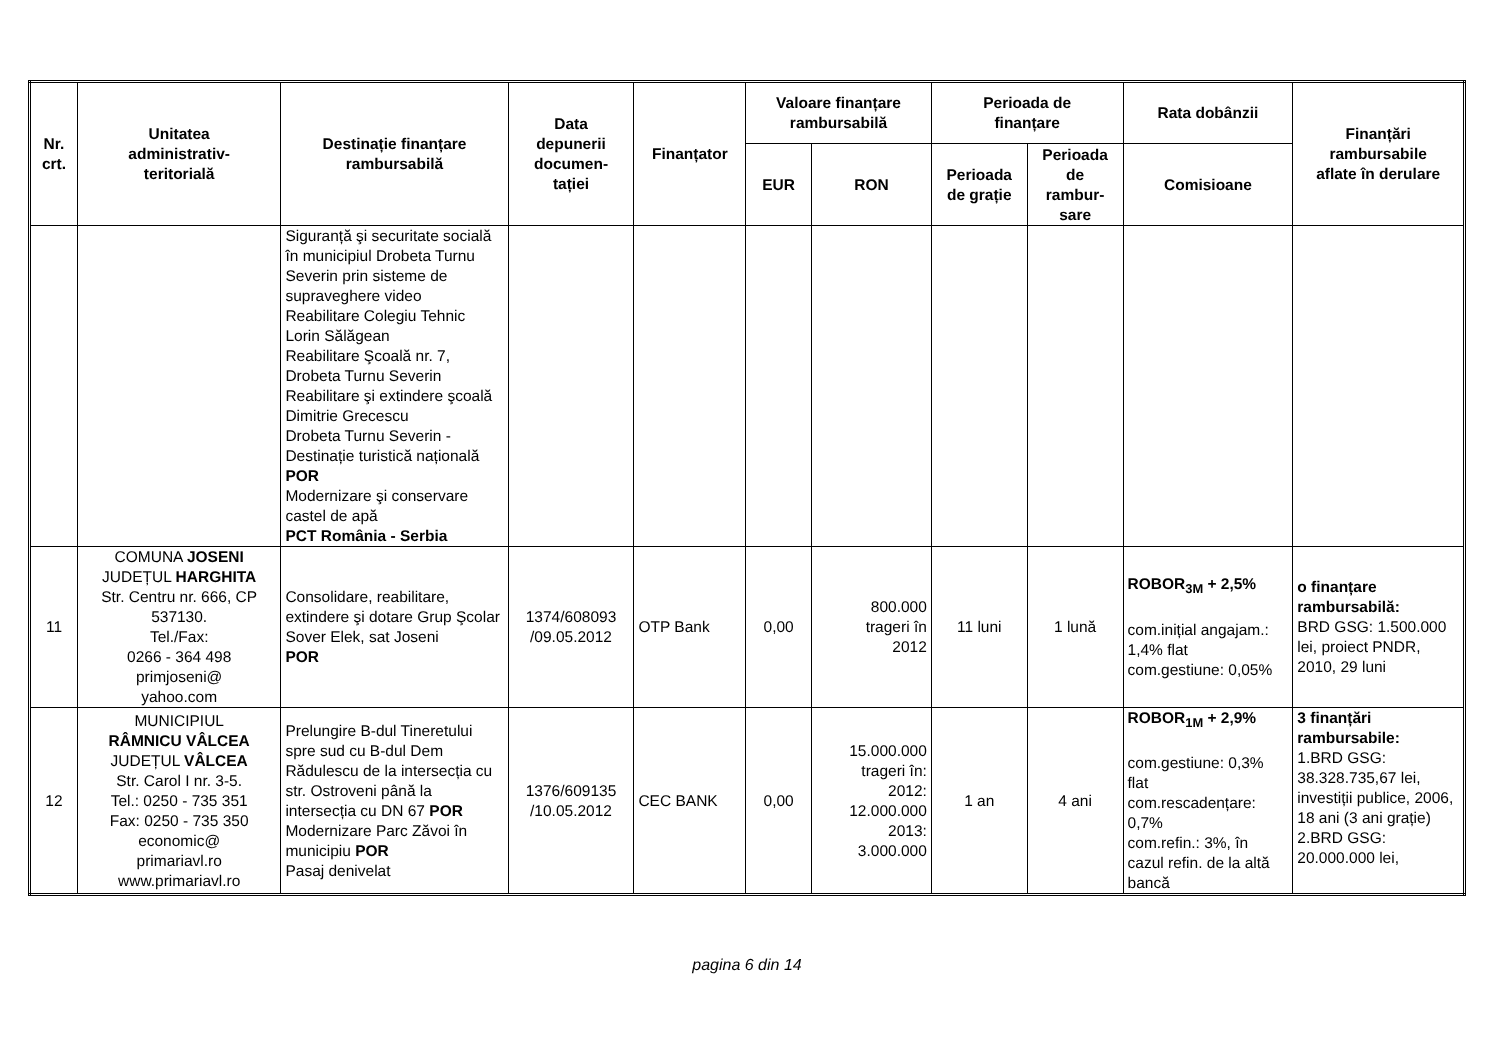| Nr. crt. | Unitatea administrativ- teritorială | Destinație finanțare rambursabilă | Data depunerii documen- tației | Finanțator | Valoare finanțare rambursabilă | | Perioada de finanțare | | Rata dobânzii | Finanțări rambursabile aflate în derulare |
| --- | --- | --- | --- | --- | --- | --- | --- | --- | --- | --- |
| | | | | | EUR | RON | Perioada de grație | Perioada de rambur- sare | Comisioane | |
| | | Siguranță şi securitate socială în municipiul Drobeta Turnu Severin prin sisteme de supraveghere video Reabilitare Colegiu Tehnic Lorin Sălăgean Reabilitare Şcoală nr. 7, Drobeta Turnu Severin Reabilitare şi extindere şcoală Dimitrie Grecescu Drobeta Turnu Severin - Destinație turistică națională POR Modernizare şi conservare castel de apă PCT România - Serbia | | | | | | | | |
| 11 | COMUNA JOSENI JUDEȚUL HARGHITA Str. Centru nr. 666, CP 537130. Tel./Fax: 0266 - 364 498 primjoseni@ yahoo.com | Consolidare, reabilitare, extindere şi dotare Grup Şcolar Sover Elek, sat Joseni POR | 1374/608093 /09.05.2012 | OTP Bank | 0,00 | 800.000 trageri în 2012 | 11 luni | 1 lună | ROBOR<sub>3M</sub> + 2,5% com.inițial angajam.: 1,4% flat com.gestiune: 0,05% | o finanțare rambursabilă: BRD GSG: 1.500.000 lei, proiect PNDR, 2010, 29 luni |
| 12 | MUNICIPIUL RÂMNICU VÂLCEA JUDEȚUL VÂLCEA Str. Carol I nr. 3-5. Tel.: 0250 - 735 351 Fax: 0250 - 735 350 economic@ primariavl.ro www.primariavl.ro | Prelungire B-dul Tineretului spre sud cu B-dul Dem Rădulescu de la intersecția cu str. Ostroveni până la intersecția cu DN 67 POR Modernizare Parc Zăvoi în municipiu POR Pasaj denivelat | 1376/609135 /10.05.2012 | CEC BANK | 0,00 | 15.000.000 trageri în: 2012: 12.000.000 2013: 3.000.000 | 1 an | 4 ani | ROBOR<sub>1M</sub> + 2,9% com.gestiune: 0,3% flat com.rescadențare: 0,7% com.refin.: 3%, în cazul refin. de la altă bancă | 3 finanțări rambursabile: 1.BRD GSG: 38.328.735,67 lei, investiții publice, 2006, 18 ani (3 ani grație) 2.BRD GSG: 20.000.000 lei, |
pagina 6 din 14